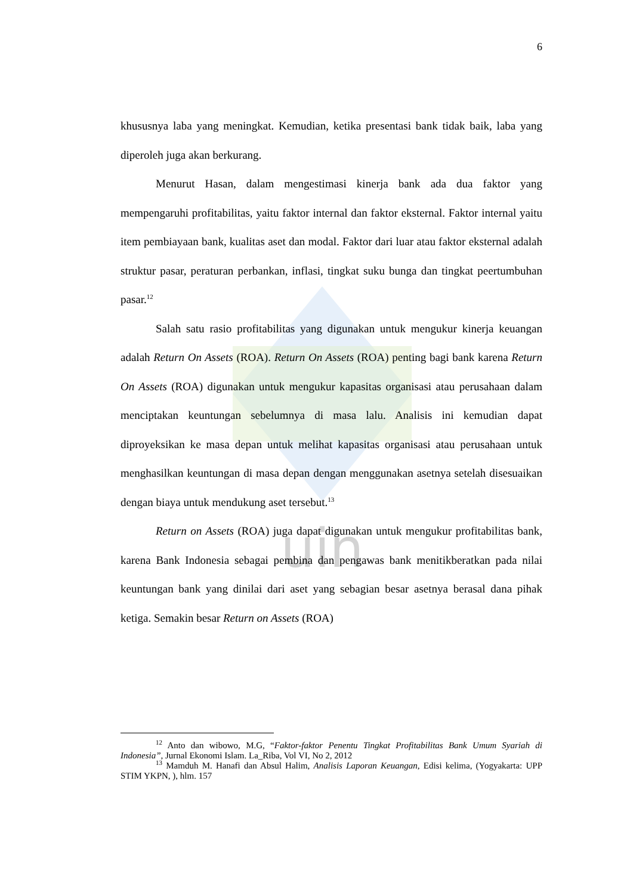uin
6
khususnya laba yang meningkat. Kemudian, ketika presentasi bank tidak baik, laba yang diperoleh juga akan berkurang.
Menurut Hasan, dalam mengestimasi kinerja bank ada dua faktor yang mempengaruhi profitabilitas, yaitu faktor internal dan faktor eksternal. Faktor internal yaitu item pembiayaan bank, kualitas aset dan modal. Faktor dari luar atau faktor eksternal adalah struktur pasar, peraturan perbankan, inflasi, tingkat suku bunga dan tingkat peertumbuhan pasar.<sup>12</sup>
Salah satu rasio profitabilitas yang digunakan untuk mengukur kinerja keuangan adalah Return On Assets (ROA). Return On Assets (ROA) penting bagi bank karena Return On Assets (ROA) digunakan untuk mengukur kapasitas organisasi atau perusahaan dalam menciptakan keuntungan sebelumnya di masa lalu. Analisis ini kemudian dapat diproyeksikan ke masa depan untuk melihat kapasitas organisasi atau perusahaan untuk menghasilkan keuntungan di masa depan dengan menggunakan asetnya setelah disesuaikan dengan biaya untuk mendukung aset tersebut.<sup>13</sup>
Return on Assets (ROA) juga dapat digunakan untuk mengukur profitabilitas bank, karena Bank Indonesia sebagai pembina dan pengawas bank menitikberatkan pada nilai keuntungan bank yang dinilai dari aset yang sebagian besar asetnya berasal dana pihak ketiga. Semakin besar Return on Assets (ROA)
<sup>12</sup> Anto dan wibowo, M.G, “Faktor-faktor Penentu Tingkat Profitabilitas Bank Umum Syariah di Indonesia”, Jurnal Ekonomi Islam. La_Riba, Vol VI, No 2, 2012
<sup>13</sup> Mamduh M. Hanafi dan Absul Halim, Analisis Laporan Keuangan, Edisi kelima, (Yogyakarta: UPP STIM YKPN, ), hlm. 157